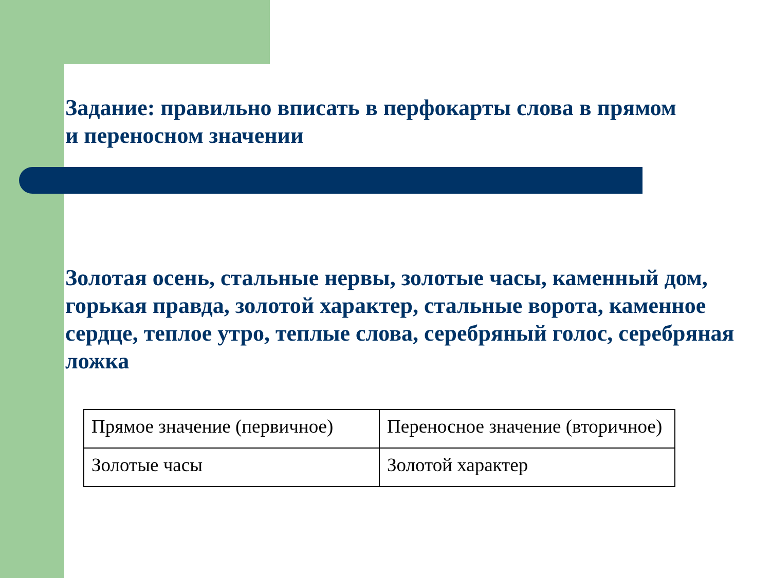Задание: правильно вписать в перфокарты слова в прямом и переносном значении
Золотая осень, стальные нервы, золотые часы, каменный дом, горькая правда, золотой характер, стальные ворота, каменное сердце, теплое утро, теплые слова, серебряный голос, серебряная ложка
| Прямое значение (первичное) | Переносное значение (вторичное) |
| Золотые часы | Золотой характер |